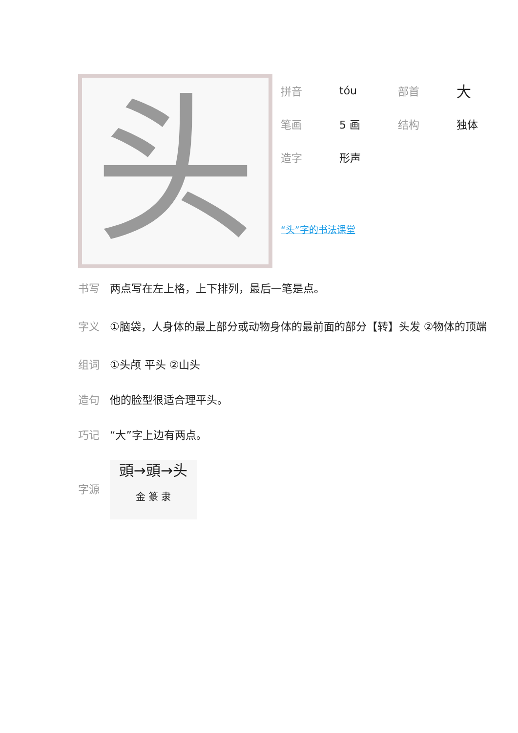头
| 拼音 | tóu | 部首 | 大 |
| 笔画 | 5 画 | 结构 | 独体 |
| 造字 | 形声 | | |
“头”字的书法课堂
书写 两点写在左上格，上下排列，最后一笔是点。
字义
①脑袋，人身体的最上部分或动物身体的最前面的部分【转】头发 ②物体的顶端
组词 ①头颅 平头 ②山头
造句 他的脸型很适合理平头。
巧记 “大”字上边有两点。
字源
頭→頭→头
金 篆 隶